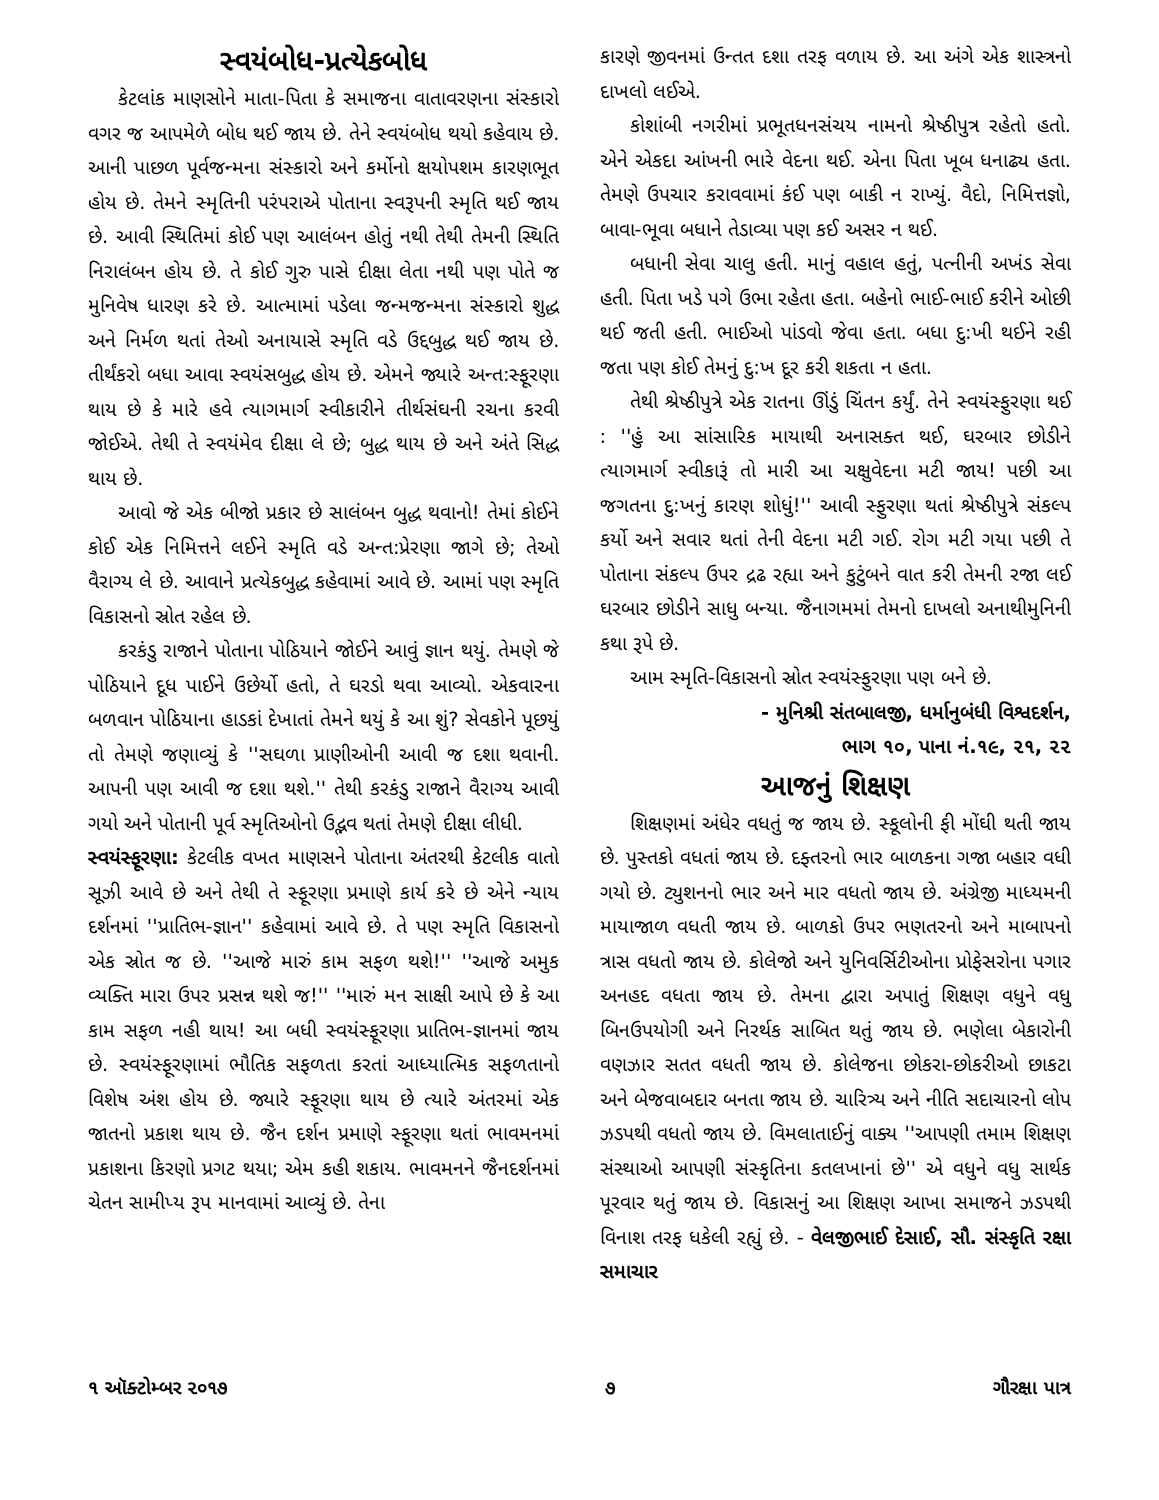સ્વયંબોધ-પ્રત્યેકબોધ
કેટલાંક માણસોને માતા-પિતા કે સમાજના વાતાવરણના સંસ્કારો વગર જ આપમેળે બોધ થઈ જાય છે. તેને સ્વયંબોધ થયો કહેવાય છે. આની પાછળ પૂર્વજન્મના સંસ્કારો અને કર્મોનો ક્ષયોપશમ કારણભૂત હોય છે. તેમને સ્મૃતિની પરંપરાએ પોતાના સ્વરૂપની સ્મૃતિ થઈ જાય છે. આવી સ્થિતિમાં કોઈ પણ આલંબન હોતું નથી તેથી તેમની સ્થિતિ નિરાલંબન હોય છે. તે કોઈ ગુરુ પાસે દીક્ષા લેતા નથી પણ પોતે જ મુનિવેષ ધારણ કરે છે. આત્મામાં પડેલા જન્મજન્મના સંસ્કારો શુદ્ધ અને નિર્મળ થતાં તેઓ અનાયાસે સ્મૃતિ વડે ઉદ્દબુદ્ધ થઈ જાય છે. તીર્થંકરો બધા આવા સ્વયંસબુદ્ધ હોય છે. એમને જ્યારે અન્ત:સ્ફૂરણા થાય છે કે મારે હવે ત્યાગમાર્ગ સ્વીકારીને તીર્થસંઘની રચના કરવી જોઈએ. તેથી તે સ્વયંમેવ દીક્ષા લે છે; બુદ્ધ થાય છે અને અંતે સિદ્ધ થાય છે.
આવો જે એક બીજો પ્રકાર છે સાલંબન બુદ્ધ થવાનો! તેમાં કોઈને કોઈ એક નિમિત્તને લઈને સ્મૃતિ વડે અન્ત:પ્રેરણા જાગે છે; તેઓ વૈરાગ્ય લે છે. આવાને પ્રત્યેકબુદ્ધ કહેવામાં આવે છે. આમાં પણ સ્મૃતિ વિકાસનો સ્રોત રહેલ છે.
કરકંડુ રાજાને પોતાના પોઠિયાને જોઈને આવું જ્ઞાન થયું. તેમણે જે પોઠિયાને દૂધ પાઈને ઉછેર્યો હતો, તે ઘરડો થવા આવ્યો. એકવારના બળવાન પોઠિયાના હાડકાં દેખાતાં તેમને થયું કે આ શું? સેવકોને પૂછયું તો તેમણે જણાવ્યું કે ''સઘળા પ્રાણીઓની આવી જ દશા થવાની. આપની પણ આવી જ દશા થશે.'' તેથી કરકંડુ રાજાને વૈરાગ્ય આવી ગયો અને પોતાની પૂર્વ સ્મૃતિઓનો ઉદ્ભવ થતાં તેમણે દીક્ષા લીધી.
સ્વયંસ્ફૂરણા: કેટલીક વખત માણસને પોતાના અંતરથી કેટલીક વાતો સૂઝી આવે છે અને તેથી તે સ્ફૂરણા પ્રમાણે કાર્ય કરે છે એને ન્યાય દર્શનમાં ''પ્રાતિભ-જ્ઞાન'' કહેવામાં આવે છે. તે પણ સ્મૃતિ વિકાસનો એક સ્રોત જ છે. ''આજે મારું કામ સફળ થશે!'' ''આજે અમુક વ્યક્તિ મારા ઉપર પ્રસન્ન થશે જ!'' ''મારું મન સાક્ષી આપે છે કે આ કામ સફળ નહી થાય! આ બધી સ્વયંસ્ફૂરણા પ્રાતિભ-જ્ઞાનમાં જાય છે. સ્વયંસ્ફૂરણામાં ભૌતિક સફળતા કરતાં આધ્યાત્મિક સફળતાનો વિશેષ અંશ હોય છે. જ્યારે સ્ફૂરણા થાય છે ત્યારે અંતરમાં એક જાતનો પ્રકાશ થાય છે. જૈન દર્શન પ્રમાણે સ્ફૂરણા થતાં ભાવમનમાં પ્રકાશના કિરણો પ્રગટ થયા; એમ કહી શકાય. ભાવમનને જૈનદર્શનમાં ચેતન સામીપ્ય રૂપ માનવામાં આવ્યું છે. તેના
કારણે જીવનમાં ઉન્તત દશા તરફ વળાય છે. આ અંગે એક શાસ્ત્રનો દાખલો લઈએ.
કોશાંબી નગરીમાં પ્રભૂતધનસંચય નામનો શ્રેષ્ઠીપુત્ર રહેતો હતો. એને એકદા આંખની ભારે વેદના થઈ. એના પિતા ખૂબ ધનાઢ્ય હતા. તેમણે ઉપચાર કરાવવામાં કંઈ પણ બાકી ન રાખ્યું. વૈદો, નિમિત્તજ્ઞો, બાવા-ભૂવા બધાને તેડાવ્યા પણ કઈ અસર ન થઈ.
બધાની સેવા ચાલુ હતી. માનું વહાલ હતું, પત્નીની અખંડ સેવા હતી. પિતા ખડે પગે ઉભા રહેતા હતા. બહેનો ભાઈ-ભાઈ કરીને ઓછી થઈ જતી હતી. ભાઈઓ પાંડવો જેવા હતા. બધા દુ:ખી થઈને રહી જતા પણ કોઈ તેમનું દુ:ખ દૂર કરી શકતા ન હતા.
તેથી શ્રેષ્ઠીપુત્રે એક રાતના ઊંડું ચિંતન કર્યું. તેને સ્વયંસ્ફુરણા થઈ : ''હું આ સાંસારિક માયાથી અનાસક્ત થઈ, ઘરબાર છોડીને ત્યાગમાર્ગ સ્વીકારૂં તો મારી આ ચક્ષુવેદના મટી જાય! પછી આ જગતના દુ:ખનું કારણ શોધું!'' આવી સ્ફુરણા થતાં શ્રેષ્ઠીપુત્રે સંકલ્પ કર્યો અને સવાર થતાં તેની વેદના મટી ગઈ. રોગ મટી ગયા પછી તે પોતાના સંકલ્પ ઉપર દ્રઢ રહ્યા અને કુટુંબને વાત કરી તેમની રજા લઈ ઘરબાર છોડીને સાધુ બન્યા. જૈનાગમમાં તેમનો દાખલો અનાથીમુનિની કથા રૂપે છે.
આમ સ્મૃતિ-વિકાસનો સ્રોત સ્વયંસ્ફુરણા પણ બને છે.
- મુનિશ્રી સંતબાલજી, ધર્માનુબંધી વિશ્વદર્શન,
ભાગ ૧૦, પાના નં.૧૯, ૨૧, ૨૨
આજનું શિક્ષણ
શિક્ષણમાં અંધેર વધતું જ જાય છે. સ્કૂલોની ફી મોંઘી થતી જાય છે. પુસ્તકો વધતાં જાય છે. દફ્તરનો ભાર બાળકના ગજા બહાર વધી ગયો છે. ટ્યુશનનો ભાર અને માર વધતો જાય છે. અંગ્રેજી માધ્યમની માયાજાળ વધતી જાય છે. બાળકો ઉપર ભણતરનો અને માબાપનો ત્રાસ વધતો જાય છે. કોલેજો અને યુનિવર્સિટીઓના પ્રોફેસરોના પગાર અનહદ વધતા જાય છે. તેમના દ્વારા અપાતું શિક્ષણ વધુને વધુ બિનઉપયોગી અને નિરર્થક સાબિત થતું જાય છે. ભણેલા બેકારોની વણઝાર સતત વધતી જાય છે. કોલેજના છોકરા-છોકરીઓ છાકટા અને બેજવાબદાર બનતા જાય છે. ચારિત્ર્ય અને નીતિ સદાચારનો લોપ ઝડપથી વધતો જાય છે. વિમલાતાઈનું વાક્ય ''આપણી તમામ શિક્ષણ સંસ્થાઓ આપણી સંસ્કૃતિના કતલખાનાં છે'' એ વધુને વધુ સાર્થક પૂરવાર થતું જાય છે. વિકાસનું આ શિક્ષણ આખા સમાજને ઝડપથી વિનાશ તરફ ધકેલી રહ્યું છે. - વેલજીભાઈ દેસાઈ, સૌ. સંસ્કૃતિ રક્ષા સમાચાર
૧ ઑક્ટોમ્બર ૨૦૧૭ ૭ ગૌરક્ષા પાત્ર